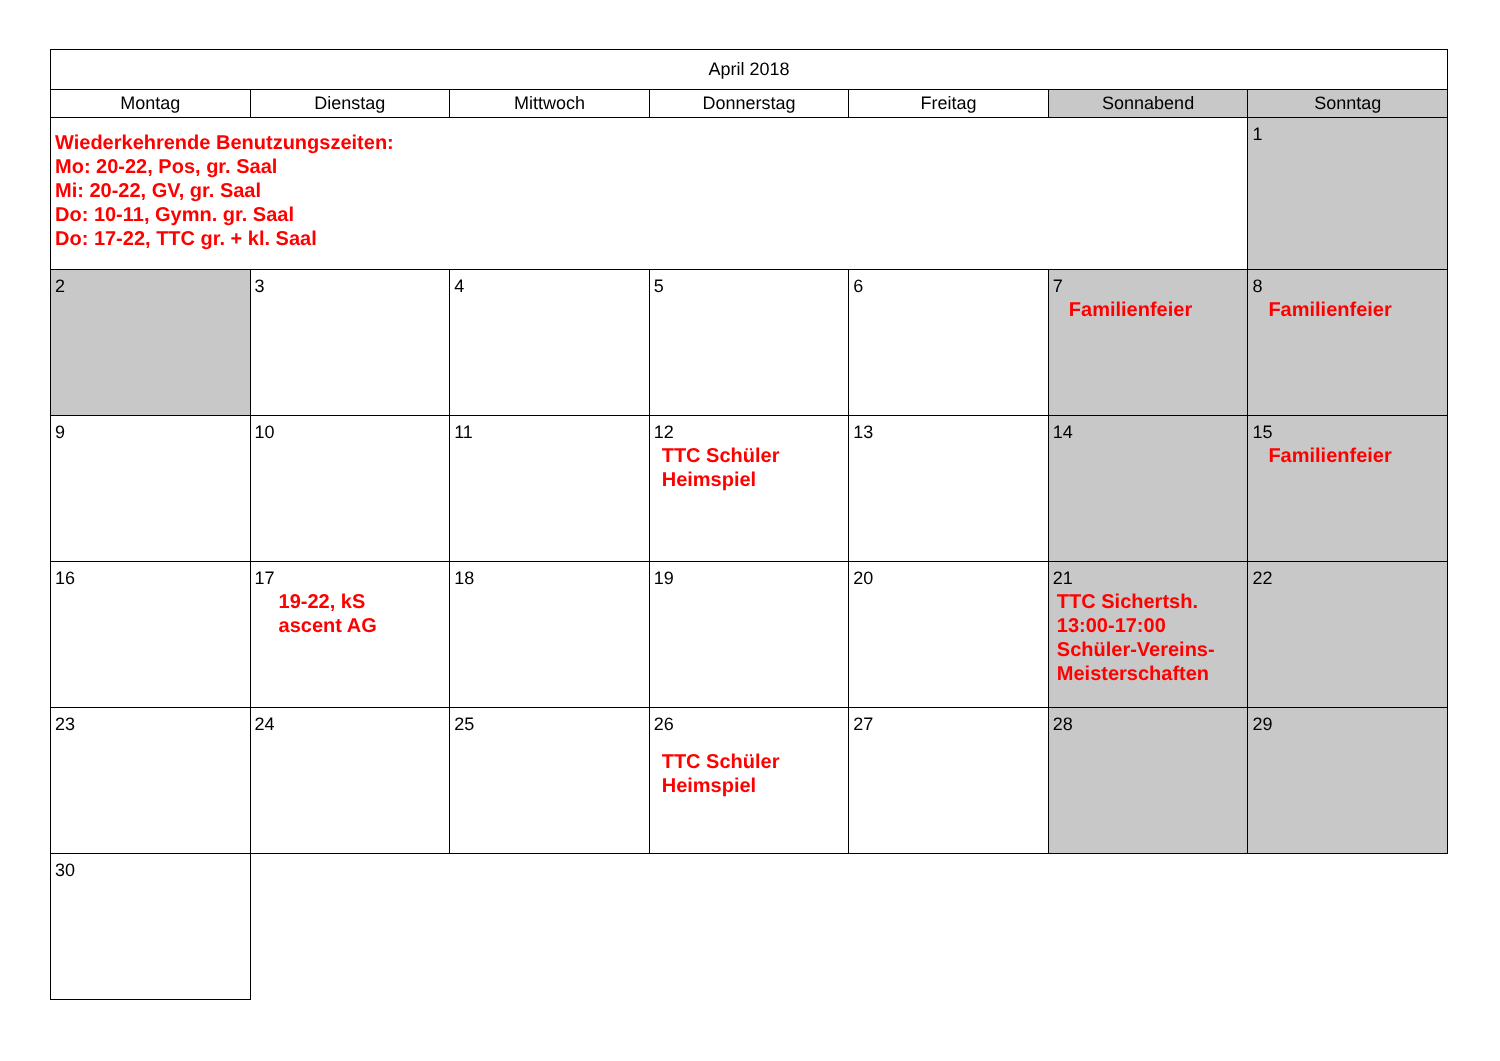| April 2018 | | | | | | |
| --- | --- | --- | --- | --- | --- | --- |
| Montag | Dienstag | Mittwoch | Donnerstag | Freitag | Sonnabend | Sonntag |
| Wiederkehrende Benutzungszeiten: Mo: 20-22, Pos, gr. Saal Mi: 20-22, GV, gr. Saal Do: 10-11, Gymn. gr. Saal Do: 17-22, TTC gr. + kl. Saal | | | | | | 1 |
| 2 | 3 | 4 | 5 | 6 | 7 Familienfeier | 8 Familienfeier |
| 9 | 10 | 11 | 12 TTC Schüler Heimspiel | 13 | 14 | 15 Familienfeier |
| 16 | 17 19-22, kS ascent AG | 18 | 19 | 20 | 21 TTC Sichertsh. 13:00-17:00 Schüler-Vereins- Meisterschaften | 22 |
| 23 | 24 | 25 | 26 TTC Schüler Heimspiel | 27 | 28 | 29 |
| 30 | | | | | | |